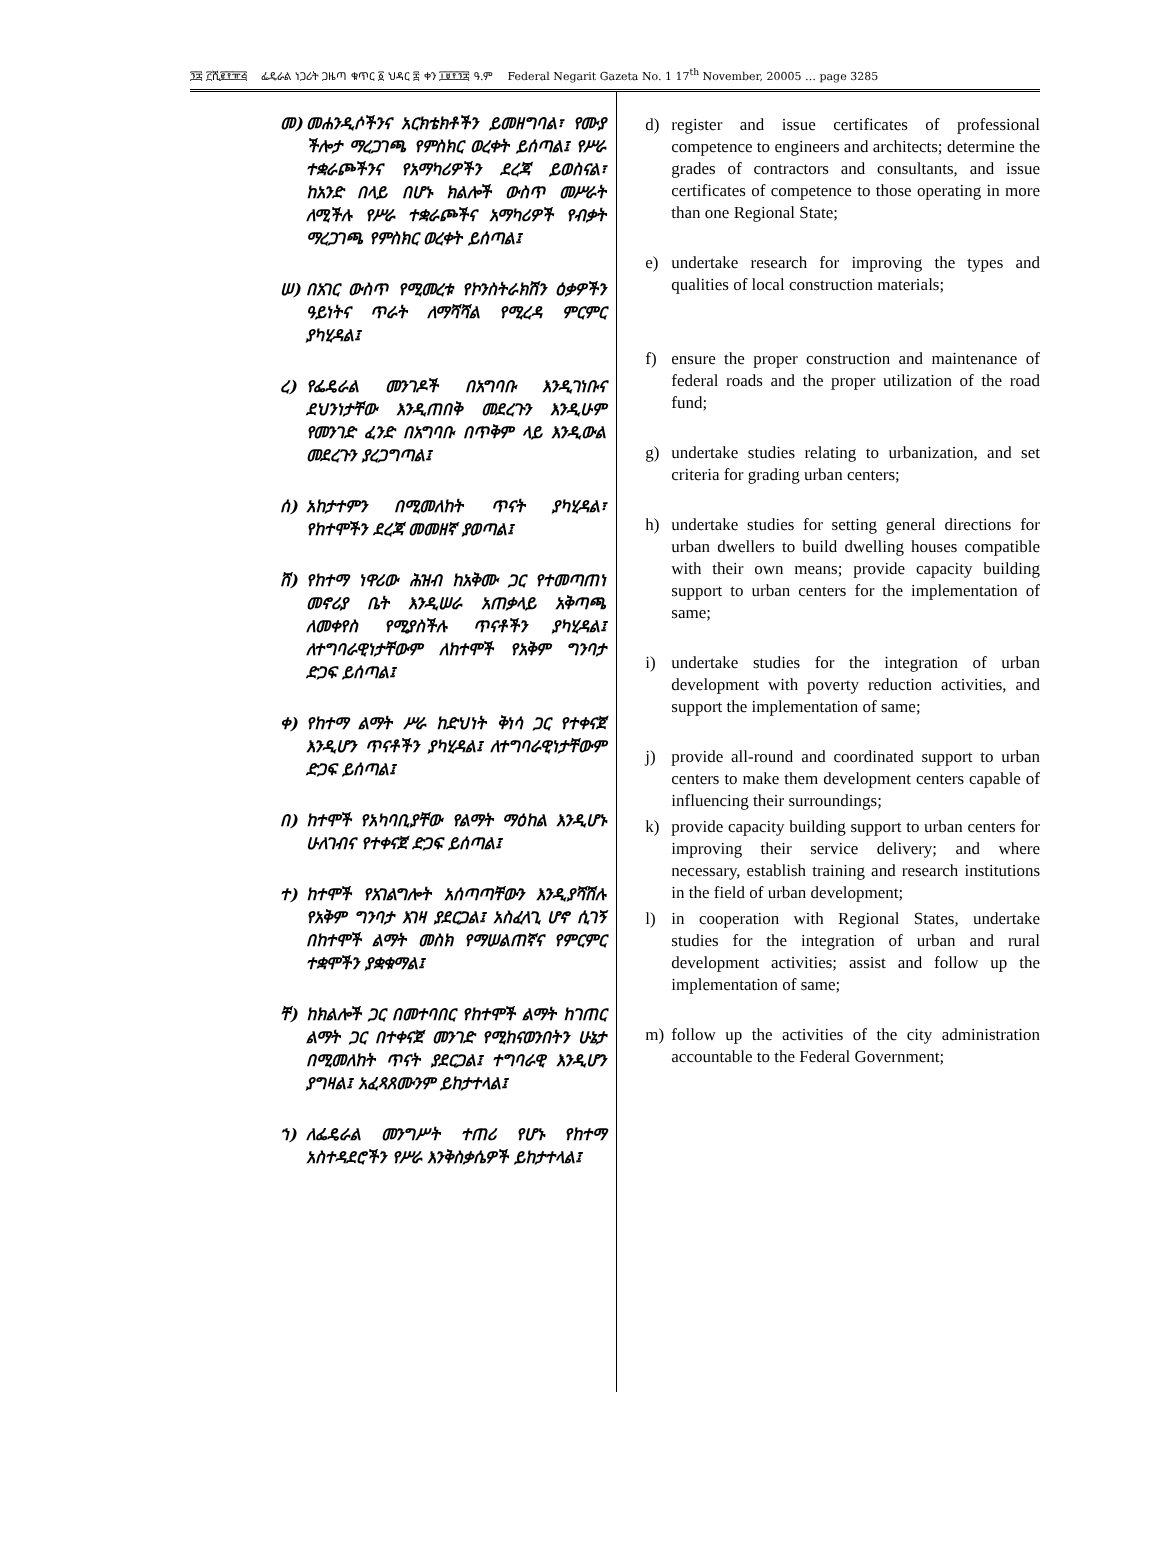፺፰ ፫ሺ፪፻፹፭ ፌዴራል ነጋሪት ጋዜጣ ቁጥር ፩ ህዳር ፰ ቀን ፲፱፻፺፰ ዓ.ም Federal Negarit Gazeta No. 1 17<sup>th</sup> November, 20005 … page 3285
መ) መሐንዲሶችንና አርክቴክቶችን ይመዘግባል፣ የሙያ ችሎታ ማረጋገጫ የምስክር ወረቀት ይሰጣል፤ የሥራ ተቋራጮችንና የአማካሪዎችን ደረጃ ይወስናል፣ ከአንድ በላይ በሆኑ ክልሎች ውስጥ መሥራት ለሚችሉ የሥራ ተቋራጮችና አማካሪዎች የብቃት ማረጋገጫ የምስክር ወረቀት ይሰጣል፤
ሠ) በአገር ውስጥ የሚመረቱ የኮንስትራክሽን ዕቃዎችን ዓይነትና ጥራት ለማሻሻል የሚረዳ ምርምር ያካሂዳል፤
ረ) የፌዴራል መንገዶች በአግባቡ እንዲገነቡና ደህንነታቸው እንዲጠበቅ መደረጉን እንዲሁም የመንገድ ፈንድ በአግባቡ በጥቅም ላይ እንዲውል መደረጉን ያረጋግጣል፤
ሰ) አከታተምን በሚመለከት ጥናት ያካሂዳል፣ የከተሞችን ደረጃ መመዘኛ ያወጣል፤
ሸ) የከተማ ነዋሪው ሕዝብ ከአቅሙ ጋር የተመጣጠነ መኖሪያ ቤት እንዲሠራ አጠቃላይ አቅጣጫ ለመቀየስ የሚያስችሉ ጥናቶችን ያካሂዳል፤ ለተግባራዊነታቸውም ለከተሞች የአቅም ግንባታ ድጋፍ ይሰጣል፤
ቀ) የከተማ ልማት ሥራ ከድህነት ቅነሳ ጋር የተቀናጀ እንዲሆን ጥናቶችን ያካሂዳል፤ ለተግባራዊነታቸውም ድጋፍ ይሰጣል፤
በ) ከተሞች የአካባቢያቸው የልማት ማዕከል እንዲሆኑ ሁለገብና የተቀናጀ ድጋፍ ይሰጣል፤
ተ) ከተሞች የአገልግሎት አሰጣጣቸውን እንዲያሻሽሉ የአቅም ግንባታ እገዛ ያደርጋል፤ አስፈላጊ ሆኖ ሲገኝ በከተሞች ልማት መስክ የማሠልጠኛና የምርምር ተቋሞችን ያቋቁማል፤
ቸ) ከክልሎች ጋር በመተባበር የከተሞች ልማት ከገጠር ልማት ጋር በተቀናጀ መንገድ የሚከናወንበትን ሁኔታ በሚመለከት ጥናት ያደርጋል፤ ተግባራዊ እንዲሆን ያግዛል፤ አፈጻጸሙንም ይከታተላል፤
ኀ) ለፌዴራል መንግሥት ተጠሪ የሆኑ የከተማ አስተዳደሮችን የሥራ እንቅስቃሴዎች ይከታተላል፤
d) register and issue certificates of professional competence to engineers and architects; determine the grades of contractors and consultants, and issue certificates of competence to those operating in more than one Regional State;
e) undertake research for improving the types and qualities of local construction materials;
f) ensure the proper construction and maintenance of federal roads and the proper utilization of the road fund;
g) undertake studies relating to urbanization, and set criteria for grading urban centers;
h) undertake studies for setting general directions for urban dwellers to build dwelling houses compatible with their own means; provide capacity building support to urban centers for the implementation of same;
i) undertake studies for the integration of urban development with poverty reduction activities, and support the implementation of same;
j) provide all-round and coordinated support to urban centers to make them development centers capable of influencing their surroundings;
k) provide capacity building support to urban centers for improving their service delivery; and where necessary, establish training and research institutions in the field of urban development;
l) in cooperation with Regional States, undertake studies for the integration of urban and rural development activities; assist and follow up the implementation of same;
m) follow up the activities of the city administration accountable to the Federal Government;